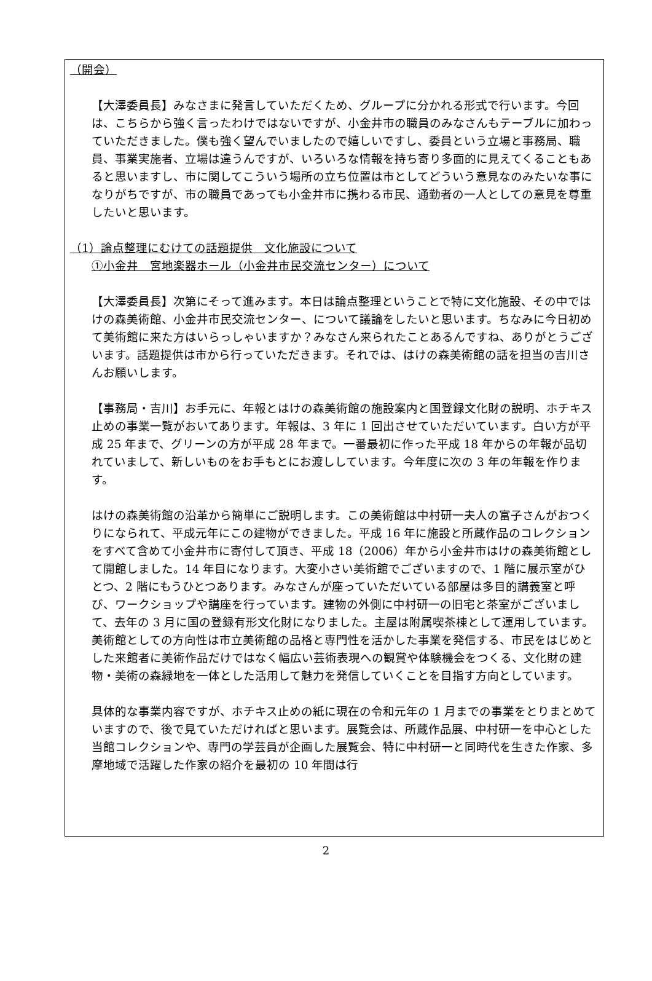（開会）
【大澤委員長】みなさまに発言していただくため、グループに分かれる形式で行います。今回は、こちらから強く言ったわけではないですが、小金井市の職員のみなさんもテーブルに加わっていただきました。僕も強く望んでいましたので嬉しいですし、委員という立場と事務局、職員、事業実施者、立場は違うんですが、いろいろな情報を持ち寄り多面的に見えてくることもあると思いますし、市に関してこういう場所の立ち位置は市としてどういう意見なのみたいな事になりがちですが、市の職員であっても小金井市に携わる市民、通勤者の一人としての意見を尊重したいと思います。
（1）論点整理にむけての話題提供　文化施設について
①小金井　宮地楽器ホール（小金井市民交流センター）について
【大澤委員長】次第にそって進みます。本日は論点整理ということで特に文化施設、その中ではけの森美術館、小金井市民交流センター、について議論をしたいと思います。ちなみに今日初めて美術館に来た方はいらっしゃいますか？みなさん来られたことあるんですね、ありがとうございます。話題提供は市から行っていただきます。それでは、はけの森美術館の話を担当の吉川さんお願いします。
【事務局・吉川】お手元に、年報とはけの森美術館の施設案内と国登録文化財の説明、ホチキス止めの事業一覧がおいてあります。年報は、3 年に 1 回出させていただいています。白い方が平成 25 年まで、グリーンの方が平成 28 年まで。一番最初に作った平成 18 年からの年報が品切れていまして、新しいものをお手もとにお渡ししています。今年度に次の 3 年の年報を作ります。
はけの森美術館の沿革から簡単にご説明します。この美術館は中村研一夫人の富子さんがおつくりになられて、平成元年にこの建物ができました。平成 16 年に施設と所蔵作品のコレクションをすべて含めて小金井市に寄付して頂き、平成 18（2006）年から小金井市はけの森美術館として開館しました。14 年目になります。大変小さい美術館でございますので、1 階に展示室がひとつ、2 階にもうひとつあります。みなさんが座っていただいている部屋は多目的講義室と呼び、ワークショップや講座を行っています。建物の外側に中村研一の旧宅と茶室がございまして、去年の 3 月に国の登録有形文化財になりました。主屋は附属喫茶棟として運用しています。美術館としての方向性は市立美術館の品格と専門性を活かした事業を発信する、市民をはじめとした来館者に美術作品だけではなく幅広い芸術表現への観賞や体験機会をつくる、文化財の建物・美術の森緑地を一体とした活用して魅力を発信していくことを目指す方向としています。
具体的な事業内容ですが、ホチキス止めの紙に現在の令和元年の 1 月までの事業をとりまとめていますので、後で見ていただければと思います。展覧会は、所蔵作品展、中村研一を中心とした当館コレクションや、専門の学芸員が企画した展覧会、特に中村研一と同時代を生きた作家、多摩地域で活躍した作家の紹介を最初の 10 年間は行
2